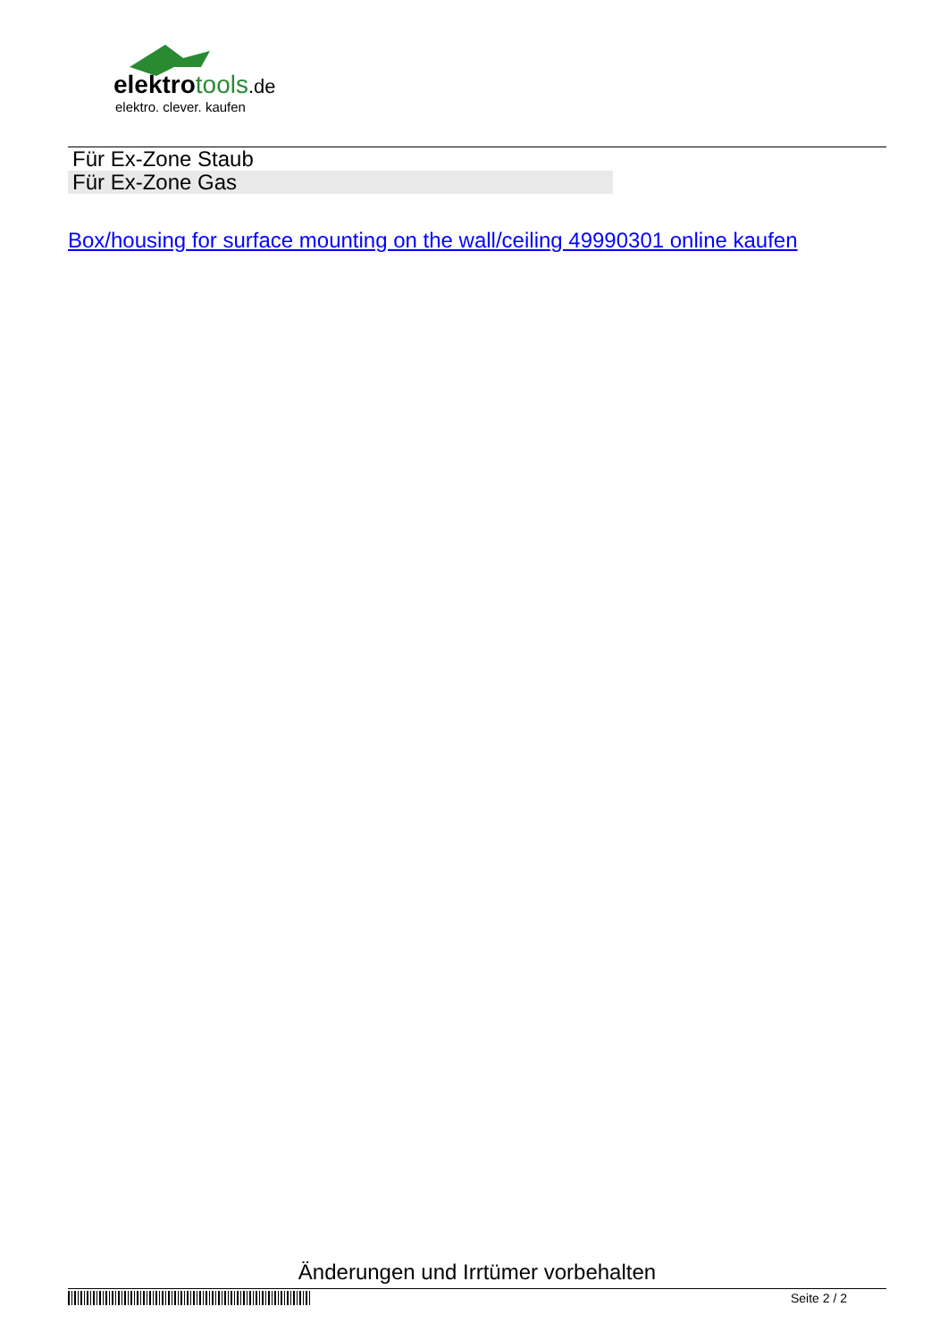elektrotools.de
elektro. clever. kaufen
| Für Ex-Zone Staub | |
| Für Ex-Zone Gas | |
Box/housing for surface mounting on the wall/ceiling 49990301 online kaufen
Änderungen und Irrtümer vorbehalten
Seite 2 / 2